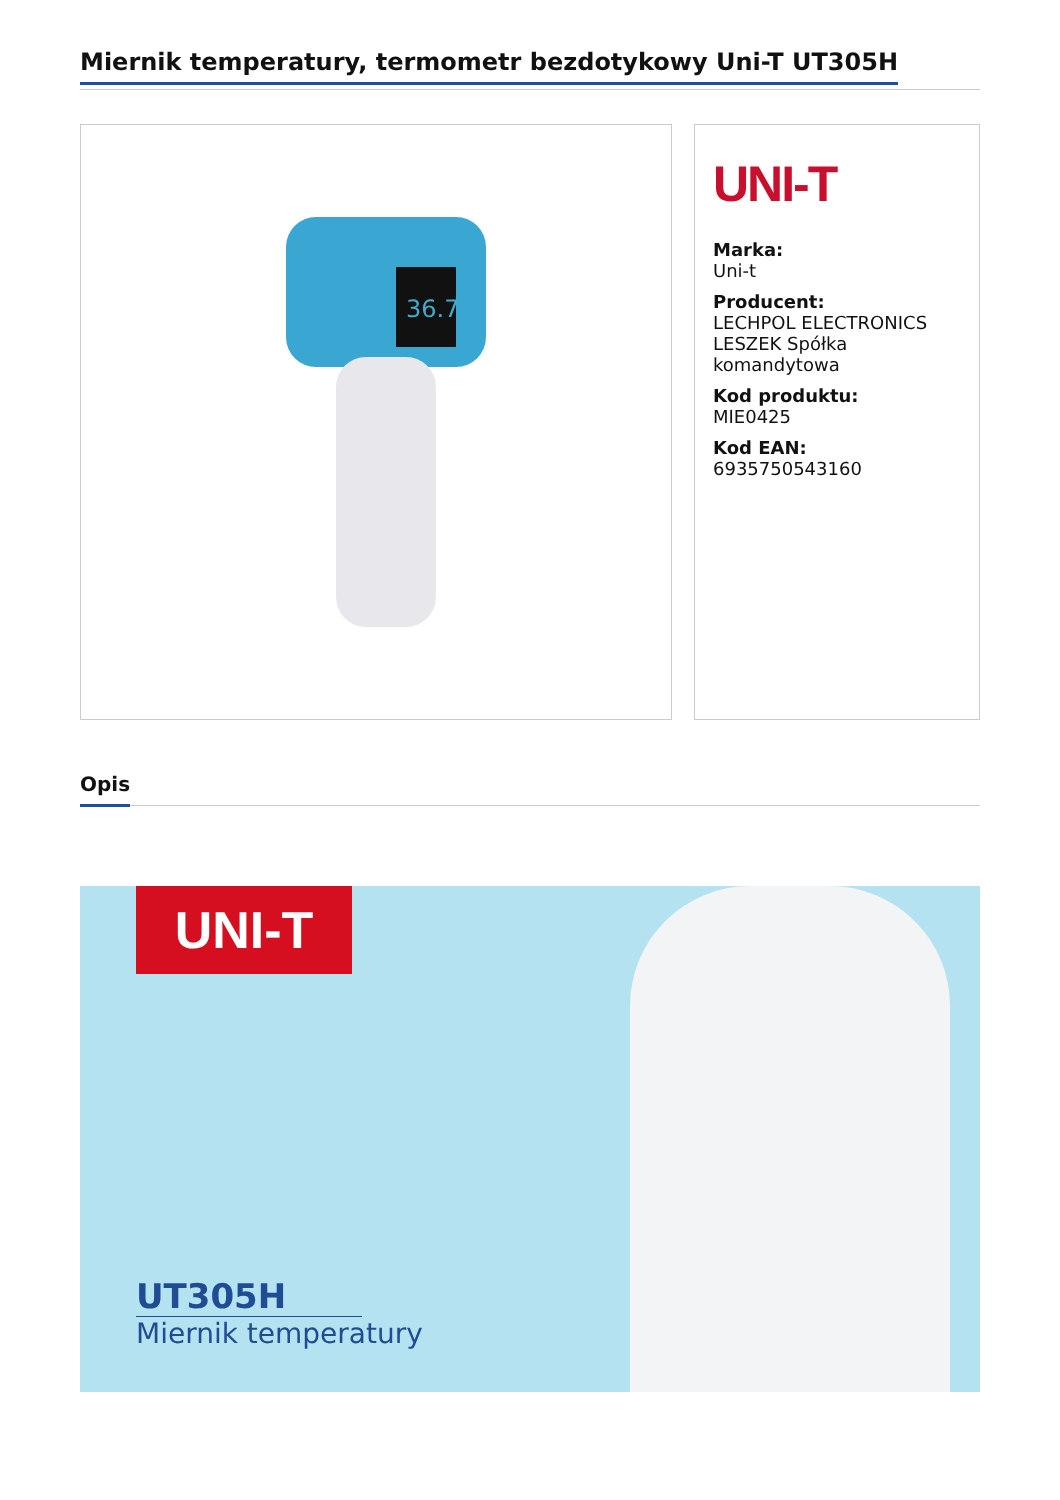Miernik temperatury, termometr bezdotykowy Uni-T UT305H
36.7
UNI-T
Marka:
Uni-t
Producent:
LECHPOL ELECTRONICS LESZEK Spółka komandytowa
Kod produktu:
MIE0425
Kod EAN:
6935750543160
Opis
UNI-T
UT305H
Miernik temperatury